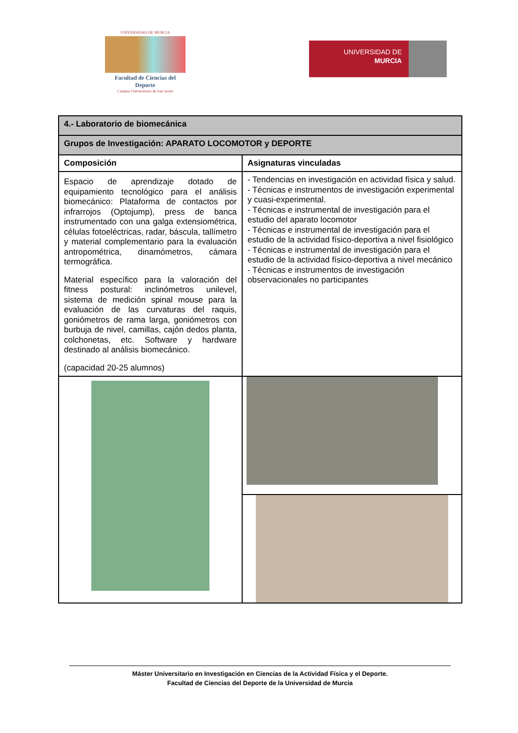UNIVERSIDAD DE MURCIA
Facultad de Ciencias del Deporte
Campus Universitario de San Javier
UNIVERSIDAD DE
MURCIA
| 4.- Laboratorio de biomecánica | |
| --- | --- |
| Grupos de Investigación: APARATO LOCOMOTOR y DEPORTE | |
| Composición | Asignaturas vinculadas |
| Espacio de aprendizaje dotado de equipamiento tecnológico para el análisis biomecánico: Plataforma de contactos por infrarrojos (Optojump), press de banca instrumentado con una galga extensiométrica, células fotoeléctricas, radar, báscula, tallímetro y material complementario para la evaluación antropométrica, dinamómetros, cámara termográfica. Material específico para la valoración del fitness postural: inclinómetros unilevel, sistema de medición spinal mouse para la evaluación de las curvaturas del raquis, goniómetros de rama larga, goniómetros con burbuja de nivel, camillas, cajón dedos planta, colchonetas, etc. Software y hardware destinado al análisis biomecánico. (capacidad 20-25 alumnos) | - Tendencias en investigación en actividad física y salud. - Técnicas e instrumentos de investigación experimental y cuasi-experimental. - Técnicas e instrumental de investigación para el estudio del aparato locomotor - Técnicas e instrumental de investigación para el estudio de la actividad físico-deportiva a nivel fisiológico - Técnicas e instrumental de investigación para el estudio de la actividad físico-deportiva a nivel mecánico - Técnicas e instrumentos de investigación observacionales no participantes |
Máster Universitario en Investigación en Ciencias de la Actividad Física y el Deporte.
Facultad de Ciencias del Deporte de la Universidad de Murcia